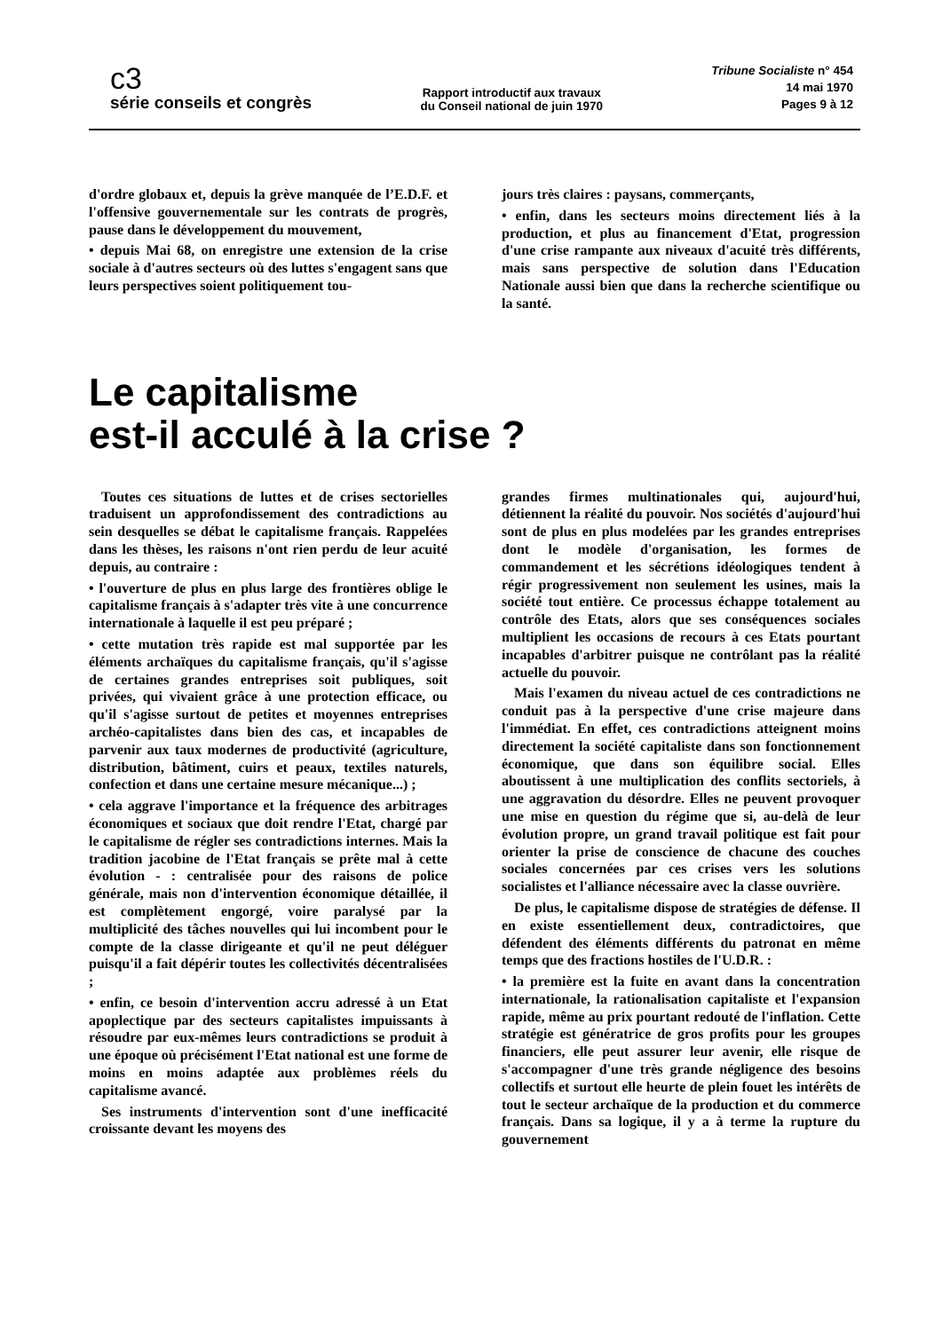c3
série conseils et congrès
Rapport introductif aux travaux
du Conseil national de juin 1970
Tribune Socialiste n° 454
14 mai 1970
Pages 9 à 12
d'ordre globaux et, depuis la grève manquée de l’E.D.F. et l'offensive gouvernementale sur les contrats de progrès, pause dans le développement du mouvement,
• depuis Mai 68, on enregistre une extension de la crise sociale à d'autres secteurs où des luttes s'engagent sans que leurs perspectives soient politiquement tou-
jours très claires : paysans, commerçants,
• enfin, dans les secteurs moins directement liés à la production, et plus au financement d'Etat, progression d'une crise rampante aux niveaux d'acuité très différents, mais sans perspective de solution dans l'Education Nationale aussi bien que dans la recherche scientifique ou la santé.
Le capitalisme
est-il acculé à la crise ?
Toutes ces situations de luttes et de crises sectorielles traduisent un approfondissement des contradictions au sein desquelles se débat le capitalisme français. Rappelées dans les thèses, les raisons n'ont rien perdu de leur acuité depuis, au contraire :
• l'ouverture de plus en plus large des frontières oblige le capitalisme français à s'adapter très vite à une concurrence internationale à laquelle il est peu préparé ;
• cette mutation très rapide est mal supportée par les éléments archaïques du capitalisme français, qu'il s'agisse de certaines grandes entreprises soit publiques, soit privées, qui vivaient grâce à une protection efficace, ou qu'il s'agisse surtout de petites et moyennes entreprises archéo-capitalistes dans bien des cas, et incapables de parvenir aux taux modernes de productivité (agriculture, distribution, bâtiment, cuirs et peaux, textiles naturels, confection et dans une certaine mesure mécanique...) ;
• cela aggrave l'importance et la fréquence des arbitrages économiques et sociaux que doit rendre l'Etat, chargé par le capitalisme de régler ses contradictions internes. Mais la tradition jacobine de l'Etat français se prête mal à cette évolution - : centralisée pour des raisons de police générale, mais non d'intervention économique détaillée, il est complètement engorgé, voire paralysé par la multiplicité des tâches nouvelles qui lui incombent pour le compte de la classe dirigeante et qu'il ne peut déléguer puisqu'il a fait dépérir toutes les collectivités décentralisées ;
• enfin, ce besoin d'intervention accru adressé à un Etat apoplectique par des secteurs capitalistes impuissants à résoudre par eux-mêmes leurs contradictions se produit à une époque où précisément l'Etat national est une forme de moins en moins adaptée aux problèmes réels du capitalisme avancé.
Ses instruments d'intervention sont d'une inefficacité croissante devant les moyens des
grandes firmes multinationales qui, aujourd'hui, détiennent la réalité du pouvoir. Nos sociétés d'aujourd'hui sont de plus en plus modelées par les grandes entreprises dont le modèle d'organisation, les formes de commandement et les sécrétions idéologiques tendent à régir progressivement non seulement les usines, mais la société tout entière. Ce processus échappe totalement au contrôle des Etats, alors que ses conséquences sociales multiplient les occasions de recours à ces Etats pourtant incapables d'arbitrer puisque ne contrôlant pas la réalité actuelle du pouvoir.
Mais l'examen du niveau actuel de ces contradictions ne conduit pas à la perspective d'une crise majeure dans l'immédiat. En effet, ces contradictions atteignent moins directement la société capitaliste dans son fonctionnement économique, que dans son équilibre social. Elles aboutissent à une multiplication des conflits sectoriels, à une aggravation du désordre. Elles ne peuvent provoquer une mise en question du régime que si, au-delà de leur évolution propre, un grand travail politique est fait pour orienter la prise de conscience de chacune des couches sociales concernées par ces crises vers les solutions socialistes et l'alliance nécessaire avec la classe ouvrière.
De plus, le capitalisme dispose de stratégies de défense. Il en existe essentiellement deux, contradictoires, que défendent des éléments différents du patronat en même temps que des fractions hostiles de l'U.D.R. :
• la première est la fuite en avant dans la concentration internationale, la rationalisation capitaliste et l'expansion rapide, même au prix pourtant redouté de l'inflation. Cette stratégie est génératrice de gros profits pour les groupes financiers, elle peut assurer leur avenir, elle risque de s'accompagner d'une très grande négligence des besoins collectifs et surtout elle heurte de plein fouet les intérêts de tout le secteur archaïque de la production et du commerce français. Dans sa logique, il y a à terme la rupture du gouvernement